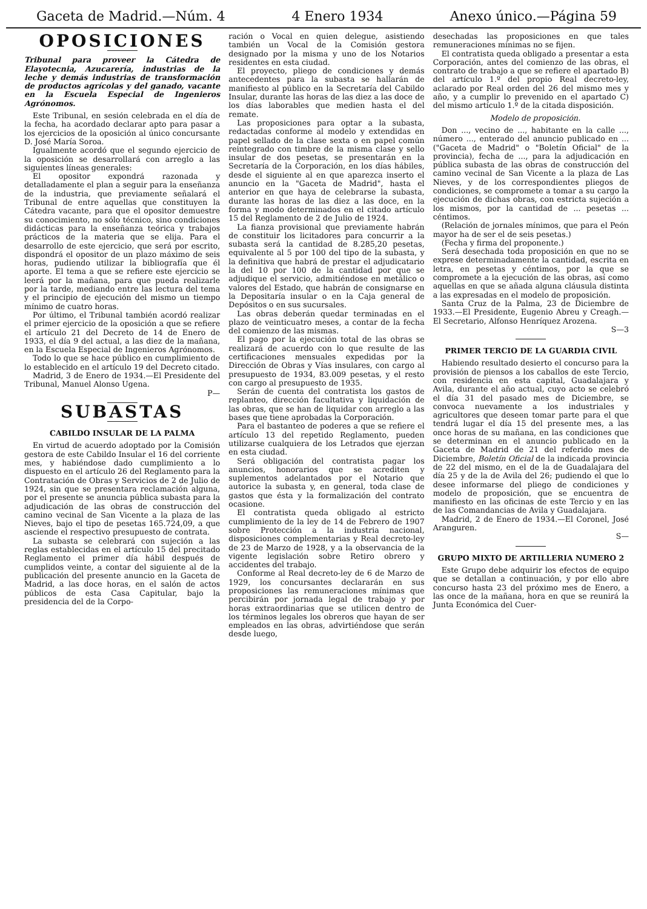Gaceta de Madrid.—Núm. 4 4 Enero 1934 Anexo único.—Página 59
OPOSICIONES
Tribunal para proveer la Cátedra de Elayotecnia, Azucarería, industrias de la leche y demás industrias de transformación de productos agrícolas y del ganado, vacante en la Escuela Especial de Ingenieros Agrónomos.
Este Tribunal, en sesión celebrada en el día de la fecha, ha acordado declarar apto para pasar a los ejercicios de la oposición al único concursante D. José María Soroa.
Igualmente acordó que el segundo ejercicio de la oposición se desarrollará con arreglo a las siguientes líneas generales:
El opositor expondrá razonada y detalladamente el plan a seguir para la enseñanza de la industria, que previamente señalará el Tribunal de entre aquellas que constituyen la Cátedra vacante, para que el opositor demuestre su conocimiento, no sólo técnico, sino condiciones didácticas para la enseñanza teórica y trabajos prácticos de la materia que se elija. Para el desarrollo de este ejercicio, que será por escrito, dispondrá el opositor de un plazo máximo de seis horas, pudiendo utilizar la bibliografía que él aporte. El tema a que se refiere este ejercicio se leerá por la mañana, para que pueda realizarle por la tarde, mediando entre las lectura del tema y el principio de ejecución del mismo un tiempo mínimo de cuatro horas.
Por último, el Tribunal también acordó realizar el primer ejercicio de la oposición a que se refiere el artículo 21 del Decreto de 14 de Enero de 1933, el día 9 del actual, a las diez de la mañana, en la Escuela Especial de Ingenieros Agrónomos.
Todo lo que se hace público en cumplimiento de lo establecido en el artículo 19 del Decreto citado.
Madrid, 3 de Enero de 1934.—El Presidente del Tribunal, Manuel Alonso Ugena.
P—
SUBASTAS
CABILDO INSULAR DE LA PALMA
En virtud de acuerdo adoptado por la Comisión gestora de este Cabildo Insular el 16 del corriente mes, y habiéndose dado cumplimiento a lo dispuesto en el artículo 26 del Reglamento para la Contratación de Obras y Servicios de 2 de Julio de 1924, sin que se presentara reclamación alguna, por el presente se anuncia pública subasta para la adjudicación de las obras de construcción del camino vecinal de San Vicente a la plaza de las Nieves, bajo el tipo de pesetas 165.724,09, a que asciende el respectivo presupuesto de contrata.
La subasta se celebrará con sujeción a las reglas establecidas en el artículo 15 del precitado Reglamento el primer día hábil después de cumplidos veinte, a contar del siguiente al de la publicación del presente anuncio en la Gaceta de Madrid, a las doce horas, en el salón de actos públicos de esta Casa Capitular, bajo la presidencia del de la Corpo-
ración o Vocal en quien delegue, asistiendo también un Vocal de la Comisión gestora designado por la misma y uno de los Notarios residentes en esta ciudad.
El proyecto, pliego de condiciones y demás antecedentes para la subasta se hallarán de manifiesto al público en la Secretaría del Cabildo Insular, durante las horas de las diez a las doce de los días laborables que medien hasta el del remate.
Las proposiciones para optar a la subasta, redactadas conforme al modelo y extendidas en papel sellado de la clase sexta o en papel común reintegrado con timbre de la misma clase y sello insular de dos pesetas, se presentarán en la Secretaría de la Corporación, en los días hábiles, desde el siguiente al en que aparezca inserto el anuncio en la "Gaceta de Madrid", hasta el anterior en que haya de celebrarse la subasta, durante las horas de las diez a las doce, en la forma y modo determinados en el citado artículo 15 del Reglamento de 2 de Julio de 1924.
La fianza provisional que previamente habrán de constituir los licitadores para concurrir a la subasta será la cantidad de 8.285,20 pesetas, equivalente al 5 por 100 del tipo de la subasta, y la definitiva que habrá de prestar el adjudicatario la del 10 por 100 de la cantidad por que se adjudique el servicio, admitiéndose en metálico o valores del Estado, que habrán de consignarse en la Depositaría insular o en la Caja general de Depósitos o en sus sucursales.
Las obras deberán quedar terminadas en el plazo de veinticuatro meses, a contar de la fecha del comienzo de las mismas.
El pago por la ejecución total de las obras se realizará de acuerdo con lo que resulte de las certificaciones mensuales expedidas por la Dirección de Obras y Vías insulares, con cargo al presupuesto de 1934, 83.009 pesetas, y el resto con cargo al presupuesto de 1935.
Serán de cuenta del contratista los gastos de replanteo, dirección facultativa y liquidación de las obras, que se han de liquidar con arreglo a las bases que tiene aprobadas la Corporación.
Para el bastanteo de poderes a que se refiere el artículo 13 del repetido Reglamento, pueden utilizarse cualquiera de los Letrados que ejerzan en esta ciudad.
Será obligación del contratista pagar los anuncios, honorarios que se acrediten y suplementos adelantados por el Notario que autorice la subasta y, en general, toda clase de gastos que ésta y la formalización del contrato ocasione.
El contratista queda obligado al estricto cumplimiento de la ley de 14 de Febrero de 1907 sobre Protección a la industria nacional, disposiciones complementarias y Real decreto-ley de 23 de Marzo de 1928, y a la observancia de la vigente legislación sobre Retiro obrero y accidentes del trabajo.
Conforme al Real decreto-ley de 6 de Marzo de 1929, los concursantes declararán en sus proposiciones las remuneraciones mínimas que percibirán por jornada legal de trabajo y por horas extraordinarias que se utilicen dentro de los términos legales los obreros que hayan de ser empleados en las obras, advirtiéndose que serán desde luego,
desechadas las proposiciones en que tales remuneraciones mínimas no se fijen.
El contratista queda obligado a presentar a esta Corporación, antes del comienzo de las obras, el contrato de trabajo a que se refiere el apartado B) del artículo 1.º del propio Real decreto-ley, aclarado por Real orden del 26 del mismo mes y año, y a cumplir lo prevenido en el apartado C) del mismo artículo 1.º de la citada disposición.
Modelo de proposición.
Don ..., vecino de ..., habitante en la calle ..., número ..., enterado del anuncio publicado en ... ("Gaceta de Madrid" o "Boletín Oficial" de la provincia), fecha de ..., para la adjudicación en pública subasta de las obras de construcción del camino vecinal de San Vicente a la plaza de Las Nieves, y de los correspondientes pliegos de condiciones, se compromete a tomar a su cargo la ejecución de dichas obras, con estricta sujeción a los mismos, por la cantidad de ... pesetas ... céntimos.
(Relación de jornales mínimos, que para el Peón mayor ha de ser el de seis pesetas.)
(Fecha y firma del proponente.)
Será desechada toda proposición en que no se exprese determinadamente la cantidad, escrita en letra, en pesetas y céntimos, por la que se compromete a la ejecución de las obras, así como aquellas en que se añada alguna cláusula distinta a las expresadas en el modelo de proposición.
Santa Cruz de la Palma, 23 de Diciembre de 1933.—El Presidente, Eugenio Abreu y Creagh.—El Secretario, Alfonso Henríquez Arozena.
S—3
PRIMER TERCIO DE LA GUARDIA CIVIL
Habiendo resultado desierto el concurso para la provisión de piensos a los caballos de este Tercio, con residencia en esta capital, Guadalajara y Avila, durante el año actual, cuyo acto se celebró el día 31 del pasado mes de Diciembre, se convoca nuevamente a los industriales y agricultores que deseen tomar parte para el que tendrá lugar el día 15 del presente mes, a las once horas de su mañana, en las condiciones que se determinan en el anuncio publicado en la Gaceta de Madrid de 21 del referido mes de Diciembre, Boletín Oficial de la indicada provincia de 22 del mismo, en el de la de Guadalajara del día 25 y de la de Avila del 26; pudiendo el que lo desee informarse del pliego de condiciones y modelo de proposición, que se encuentra de manifiesto en las oficinas de este Tercio y en las de las Comandancias de Avila y Guadalajara.
Madrid, 2 de Enero de 1934.—El Coronel, José Aranguren.
S—
GRUPO MIXTO DE ARTILLERIA NUMERO 2
Este Grupo debe adquirir los efectos de equipo que se detallan a continuación, y por ello abre concurso hasta 23 del próximo mes de Enero, a las once de la mañana, hora en que se reunirá la Junta Económica del Cuer-